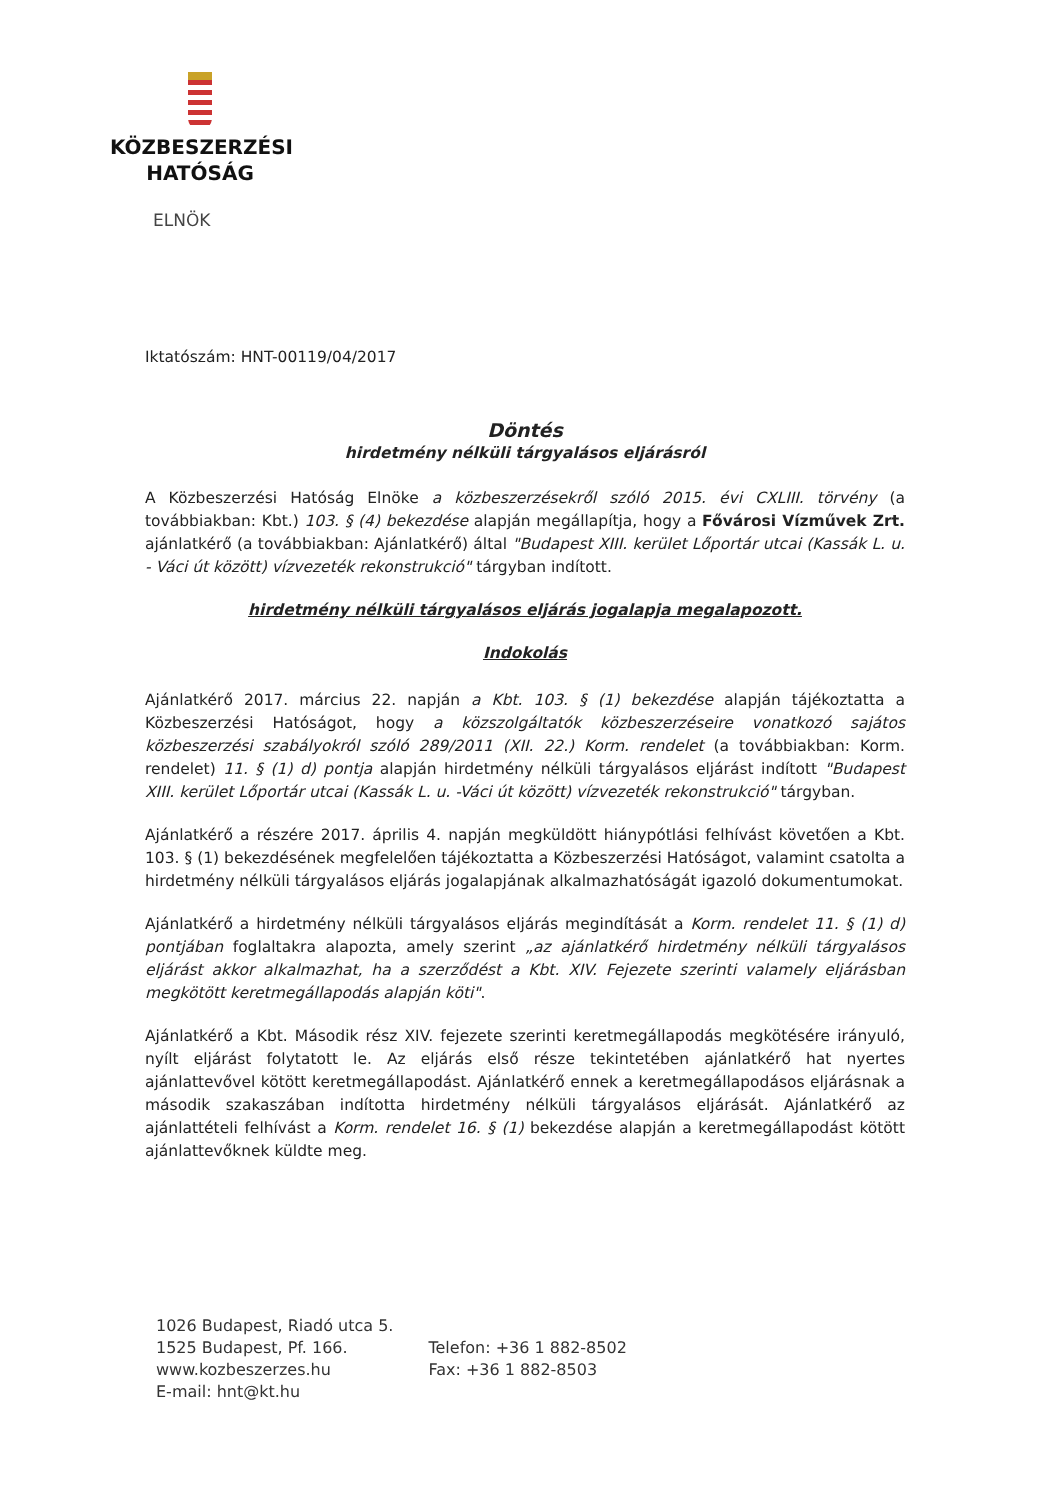KÖZBESZERZÉSI
HATÓSÁG
ELNÖK
Iktatószám: HNT-00119/04/2017
Döntés
hirdetmény nélküli tárgyalásos eljárásról
A Közbeszerzési Hatóság Elnöke a közbeszerzésekről szóló 2015. évi CXLIII. törvény (a továbbiakban: Kbt.) 103. § (4) bekezdése alapján megállapítja, hogy a Fővárosi Vízművek Zrt. ajánlatkérő (a továbbiakban: Ajánlatkérő) által "Budapest XIII. kerület Lőportár utcai (Kassák L. u. - Váci út között) vízvezeték rekonstrukció" tárgyban indított.
hirdetmény nélküli tárgyalásos eljárás jogalapja megalapozott.
Indokolás
Ajánlatkérő 2017. március 22. napján a Kbt. 103. § (1) bekezdése alapján tájékoztatta a Közbeszerzési Hatóságot, hogy a közszolgáltatók közbeszerzéseire vonatkozó sajátos közbeszerzési szabályokról szóló 289/2011 (XII. 22.) Korm. rendelet (a továbbiakban: Korm. rendelet) 11. § (1) d) pontja alapján hirdetmény nélküli tárgyalásos eljárást indított "Budapest XIII. kerület Lőportár utcai (Kassák L. u. -Váci út között) vízvezeték rekonstrukció" tárgyban.
Ajánlatkérő a részére 2017. április 4. napján megküldött hiánypótlási felhívást követően a Kbt. 103. § (1) bekezdésének megfelelően tájékoztatta a Közbeszerzési Hatóságot, valamint csatolta a hirdetmény nélküli tárgyalásos eljárás jogalapjának alkalmazhatóságát igazoló dokumentumokat.
Ajánlatkérő a hirdetmény nélküli tárgyalásos eljárás megindítását a Korm. rendelet 11. § (1) d) pontjában foglaltakra alapozta, amely szerint „az ajánlatkérő hirdetmény nélküli tárgyalásos eljárást akkor alkalmazhat, ha a szerződést a Kbt. XIV. Fejezete szerinti valamely eljárásban megkötött keretmegállapodás alapján köti".
Ajánlatkérő a Kbt. Második rész XIV. fejezete szerinti keretmegállapodás megkötésére irányuló, nyílt eljárást folytatott le. Az eljárás első része tekintetében ajánlatkérő hat nyertes ajánlattevővel kötött keretmegállapodást. Ajánlatkérő ennek a keretmegállapodásos eljárásnak a második szakaszában indította hirdetmény nélküli tárgyalásos eljárását. Ajánlatkérő az ajánlattételi felhívást a Korm. rendelet 16. § (1) bekezdése alapján a keretmegállapodást kötött ajánlattevőknek küldte meg.
1026 Budapest, Riadó utca 5.
1525 Budapest, Pf. 166.
www.kozbeszerzes.hu
E-mail: hnt@kt.hu
Telefon: +36 1 882-8502
Fax: +36 1 882-8503